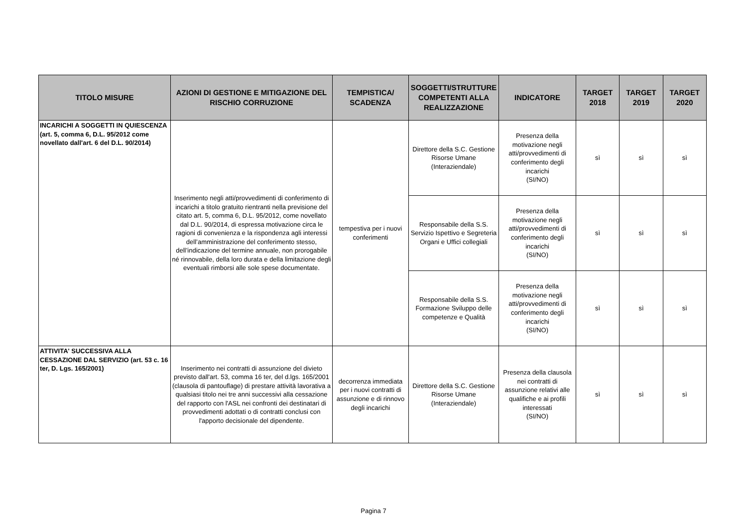| TITOLO MISURE | AZIONI DI GESTIONE E MITIGAZIONE DEL RISCHIO CORRUZIONE | TEMPISTICA/ SCADENZA | SOGGETTI/STRUTTURE COMPETENTI ALLA REALIZZAZIONE | INDICATORE | TARGET 2018 | TARGET 2019 | TARGET 2020 |
| --- | --- | --- | --- | --- | --- | --- | --- |
| INCARICHI A SOGGETTI IN QUIESCENZA (art. 5, comma 6, D.L. 95/2012 come novellato dall'art. 6 del D.L. 90/2014) | Inserimento negli atti/provvedimenti di conferimento di incarichi a titolo gratuito rientranti nella previsione del citato art. 5, comma 6, D.L. 95/2012, come novellato dal D.L. 90/2014, di espressa motivazione circa le ragioni di convenienza e la rispondenza agli interessi dell’amministrazione del conferimento stesso, dell’indicazione del termine annuale, non prorogabile né rinnovabile, della loro durata e della limitazione degli eventuali rimborsi alle sole spese documentate. | tempestiva per i nuovi conferimenti | Direttore della S.C. Gestione Risorse Umane (Interaziendale) | Presenza della motivazione negli atti/provvedimenti di conferimento degli incarichi (SI/NO) | sì | sì | sì |
| | | | Responsabile della S.S. Servizio Ispettivo e Segreteria Organi e Uffici collegiali | Presenza della motivazione negli atti/provvedimenti di conferimento degli incarichi (SI/NO) | sì | sì | sì |
| | | | Responsabile della S.S. Formazione Sviluppo delle competenze e Qualità | Presenza della motivazione negli atti/provvedimenti di conferimento degli incarichi (SI/NO) | sì | sì | sì |
| ATTIVITA' SUCCESSIVA ALLA CESSAZIONE DAL SERVIZIO (art. 53 c. 16 ter, D. Lgs. 165/2001) | Inserimento nei contratti di assunzione del divieto previsto dall'art. 53, comma 16 ter, del d.lgs. 165/2001 (clausola di pantouflage) di prestare attività lavorativa a qualsiasi titolo nei tre anni successivi alla cessazione del rapporto con l'ASL nei confronti dei destinatari di provvedimenti adottati o di contratti conclusi con l'apporto decisionale del dipendente. | decorrenza immediata per i nuovi contratti di assunzione e di rinnovo degli incarichi | Direttore della S.C. Gestione Risorse Umane (Interaziendale) | Presenza della clausola nei contratti di assunzione relativi alle qualifiche e ai profili interessati (SI/NO) | sì | sì | sì |
Pagina 7